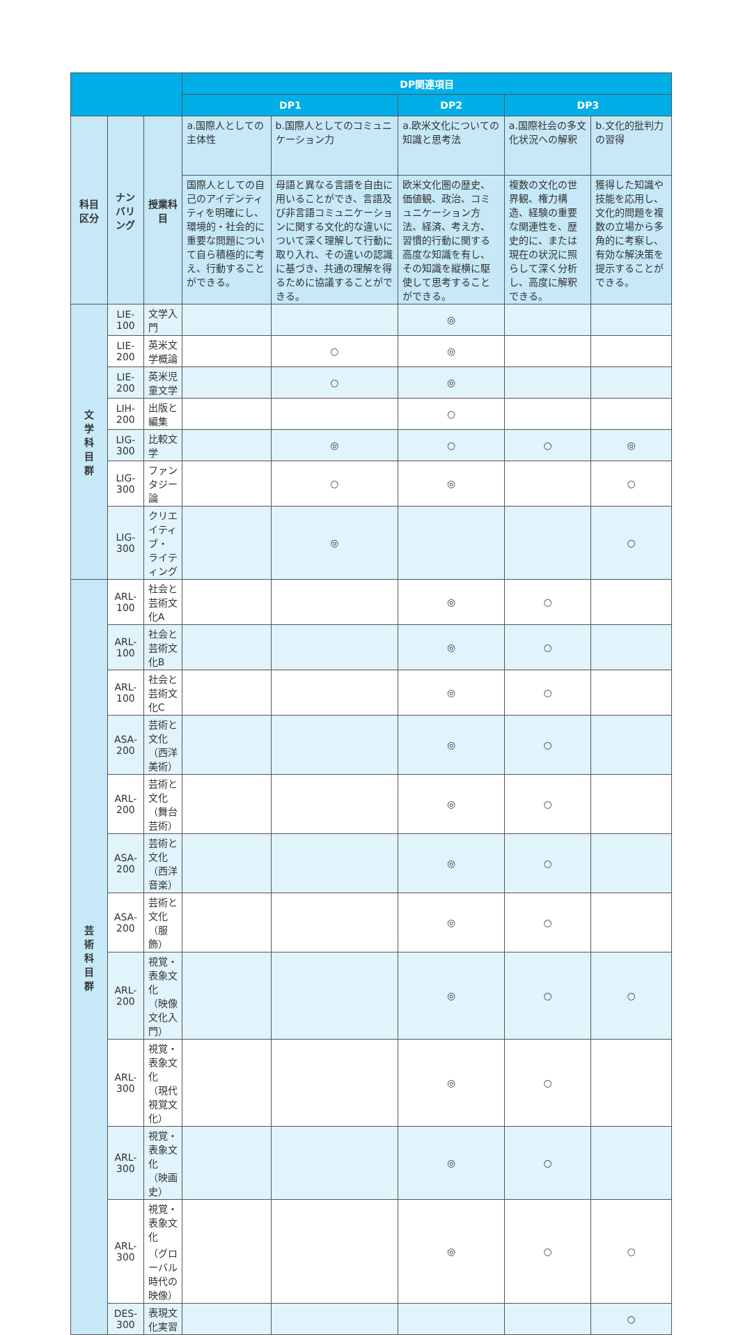| | | | DP関連項目 | | | | |
| --- | --- | --- | --- | --- | --- | --- | --- |
| | | | DP1 | | DP2 | DP3 | |
| 科目 区分 | ナンバリング | 授業科目 | a.国際人としての主体性 | b.国際人としてのコミュニケーション力 | a.欧米文化についての知識と思考法 | a.国際社会の多文化状況への解釈 | b.文化的批判力の習得 |
| | | | 国際人としての自己のアイデンティティを明確にし、環境的・社会的に重要な問題について自ら積極的に考え、行動することができる。 | 母語と異なる言語を自由に用いることができ、言語及び非言語コミュニケーションに関する文化的な違いについて深く理解して行動に取り入れ、その違いの認識に基づき、共通の理解を得るために協議することができる。 | 欧米文化圏の歴史、価値観、政治、コミュニケーション方法、経済、考え方、習慣的行動に関する高度な知識を有し、その知識を縦横に駆使して思考することができる。 | 複数の文化の世界観、権力構造、経験の重要な関連性を、歴史的に、または現在の状況に照らして深く分析し、高度に解釈できる。 | 獲得した知識や技能を応用し、文化的問題を複数の立場から多角的に考察し、有効な解決策を提示することができる。 |
| 文 学 科 目 群 | LIE-100 | 文学入門 | | | ◎ | | |
| | LIE-200 | 英米文学概論 | | ○ | ◎ | | |
| | LIE-200 | 英米児童文学 | | ○ | ◎ | | |
| | LIH-200 | 出版と編集 | | | ○ | | |
| | LIG-300 | 比較文学 | | ◎ | ○ | ○ | ◎ |
| | LIG-300 | ファンタジー論 | | ○ | ◎ | | ○ |
| | LIG-300 | クリエイティブ・ ライティング | | ◎ | | | ○ |
| 芸 術 科 目 群 | ARL-100 | 社会と芸術文化A | | | ◎ | ○ | |
| | ARL-100 | 社会と芸術文化B | | | ◎ | ○ | |
| | ARL-100 | 社会と芸術文化C | | | ◎ | ○ | |
| | ASA-200 | 芸術と文化（西洋美術） | | | ◎ | ○ | |
| | ARL-200 | 芸術と文化（舞台芸術） | | | ◎ | ○ | |
| | ASA-200 | 芸術と文化（西洋音楽） | | | ◎ | ○ | |
| | ASA-200 | 芸術と文化（服飾） | | | ◎ | ○ | |
| | ARL-200 | 視覚・表象文化 （映像文化入門） | | | ◎ | ○ | ○ |
| | ARL-300 | 視覚・表象文化 （現代視覚文化） | | | ◎ | ○ | |
| | ARL-300 | 視覚・表象文化 （映画史） | | | ◎ | ○ | |
| | ARL-300 | 視覚・表象文化 （グローバル時代の映像） | | | ◎ | ○ | ○ |
| | DES-300 | 表現文化実習 | | | | | ○ |